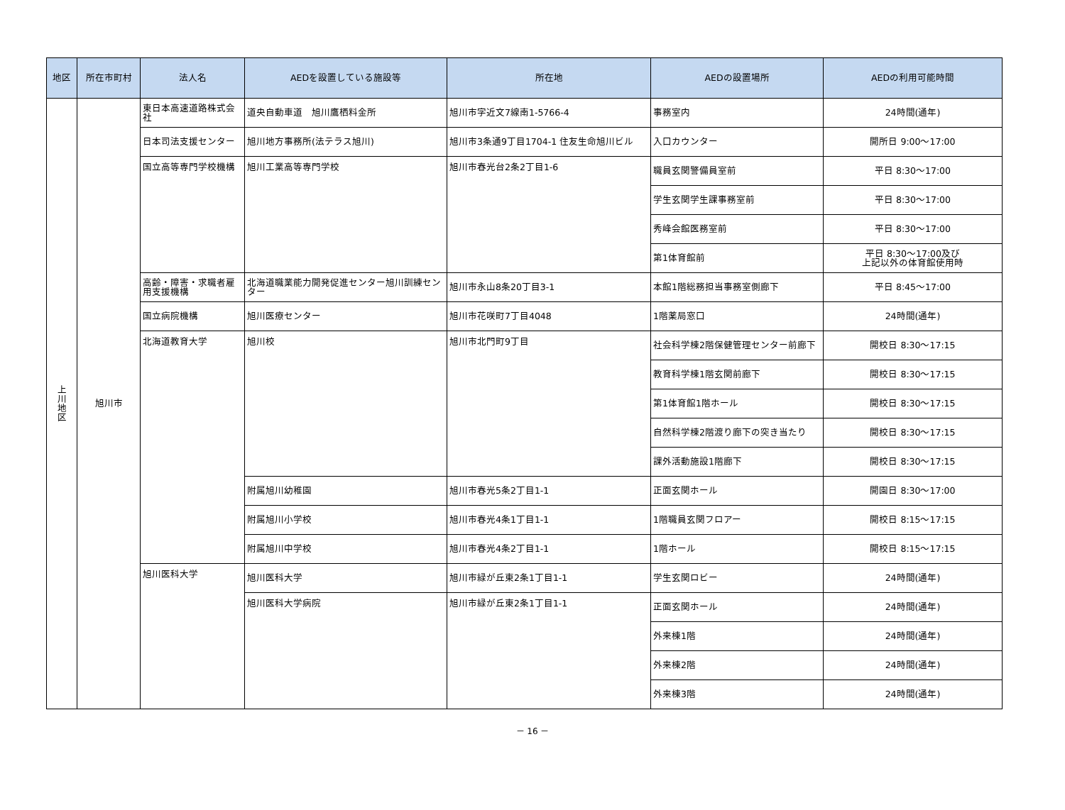| 地区 | 所在市町村 | 法人名 | AEDを設置している施設等 | 所在地 | AEDの設置場所 | AEDの利用可能時間 |
| --- | --- | --- | --- | --- | --- | --- |
| 上 川 地 区 | 旭川市 | 東日本高速道路株式会社 | 道央自動車道 旭川鷹栖料金所 | 旭川市字近文7線南1-5766-4 | 事務室内 | 24時間(通年) |
| | | 日本司法支援センター | 旭川地方事務所(法テラス旭川) | 旭川市3条通9丁目1704-1 住友生命旭川ビル | 入口カウンター | 開所日 9:00～17:00 |
| | | 国立高等専門学校機構 | 旭川工業高等専門学校 | 旭川市春光台2条2丁目1-6 | 職員玄関警備員室前 | 平日 8:30～17:00 |
| | | | | | 学生玄関学生課事務室前 | 平日 8:30～17:00 |
| | | | | | 秀峰会館医務室前 | 平日 8:30～17:00 |
| | | | | | 第1体育館前 | 平日 8:30～17:00及び 上記以外の体育館使用時 |
| | | 高齢・障害・求職者雇用支援機構 | 北海道職業能力開発促進センター旭川訓練センター | 旭川市永山8条20丁目3-1 | 本館1階総務担当事務室側廊下 | 平日 8:45～17:00 |
| | | 国立病院機構 | 旭川医療センター | 旭川市花咲町7丁目4048 | 1階薬局窓口 | 24時間(通年) |
| | | 北海道教育大学 | 旭川校 | 旭川市北門町9丁目 | 社会科学棟2階保健管理センター前廊下 | 開校日 8:30～17:15 |
| | | | | | 教育科学棟1階玄関前廊下 | 開校日 8:30～17:15 |
| | | | | | 第1体育館1階ホール | 開校日 8:30～17:15 |
| | | | | | 自然科学棟2階渡り廊下の突き当たり | 開校日 8:30～17:15 |
| | | | | | 課外活動施設1階廊下 | 開校日 8:30～17:15 |
| | | | 附属旭川幼稚園 | 旭川市春光5条2丁目1-1 | 正面玄関ホール | 開園日 8:30～17:00 |
| | | | 附属旭川小学校 | 旭川市春光4条1丁目1-1 | 1階職員玄関フロアー | 開校日 8:15～17:15 |
| | | | 附属旭川中学校 | 旭川市春光4条2丁目1-1 | 1階ホール | 開校日 8:15～17:15 |
| | | 旭川医科大学 | 旭川医科大学 | 旭川市緑が丘東2条1丁目1-1 | 学生玄関ロビー | 24時間(通年) |
| | | | 旭川医科大学病院 | 旭川市緑が丘東2条1丁目1-1 | 正面玄関ホール | 24時間(通年) |
| | | | | | 外来棟1階 | 24時間(通年) |
| | | | | | 外来棟2階 | 24時間(通年) |
| | | | | | 外来棟3階 | 24時間(通年) |
－ 16 －